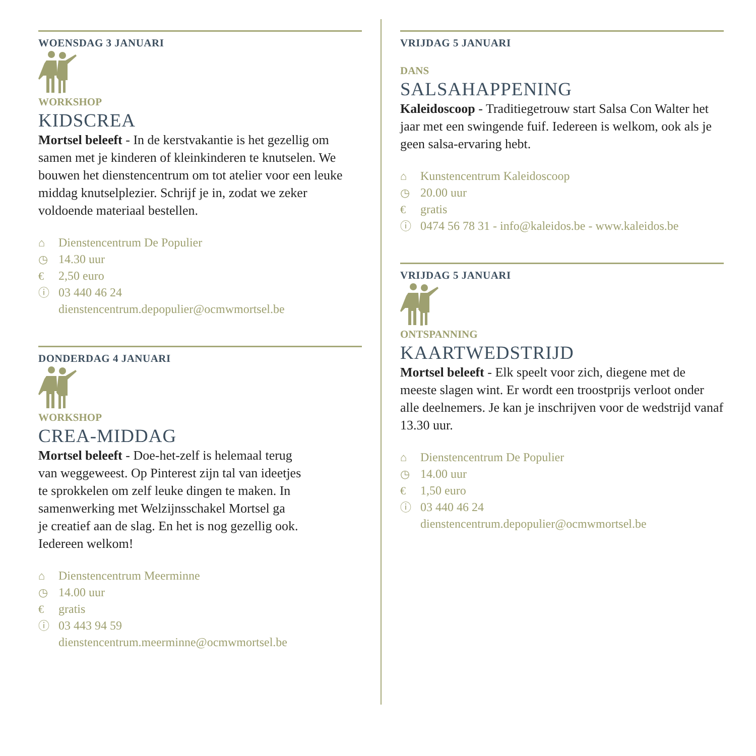WOENSDAG 3 JANUARI
WORKSHOP
KIDSCREA
Mortsel beleeft - In de kerstvakantie is het gezellig om samen met je kinderen of kleinkinderen te knutselen. We bouwen het dienstencentrum om tot atelier voor een leuke middag knutselplezier. Schrijf je in, zodat we zeker voldoende materiaal bestellen.
⌂ Dienstencentrum De Populier
◷ 14.30 uur
€ 2,50 euro
ⓘ 03 440 46 24
dienstencentrum.depopulier@ocmwmortsel.be
DONDERDAG 4 JANUARI
WORKSHOP
CREA-MIDDAG
Mortsel beleeft - Doe-het-zelf is helemaal terug
van weggeweest. Op Pinterest zijn tal van ideetjes
te sprokkelen om zelf leuke dingen te maken. In
samenwerking met Welzijnsschakel Mortsel ga
je creatief aan de slag. En het is nog gezellig ook.
Iedereen welkom!
⌂ Dienstencentrum Meerminne
◷ 14.00 uur
€ gratis
ⓘ 03 443 94 59
dienstencentrum.meerminne@ocmwmortsel.be
VRIJDAG 5 JANUARI
DANS
SALSAHAPPENING
Kaleidoscoop - Traditiegetrouw start Salsa Con Walter het jaar met een swingende fuif. Iedereen is welkom, ook als je geen salsa-ervaring hebt.
⌂ Kunstencentrum Kaleidoscoop
◷ 20.00 uur
€ gratis
ⓘ 0474 56 78 31 - info@kaleidos.be - www.kaleidos.be
VRIJDAG 5 JANUARI
ONTSPANNING
KAARTWEDSTRIJD
Mortsel beleeft - Elk speelt voor zich, diegene met de meeste slagen wint. Er wordt een troostprijs verloot onder alle deelnemers. Je kan je inschrijven voor de wedstrijd vanaf 13.30 uur.
⌂ Dienstencentrum De Populier
◷ 14.00 uur
€ 1,50 euro
ⓘ 03 440 46 24
dienstencentrum.depopulier@ocmwmortsel.be